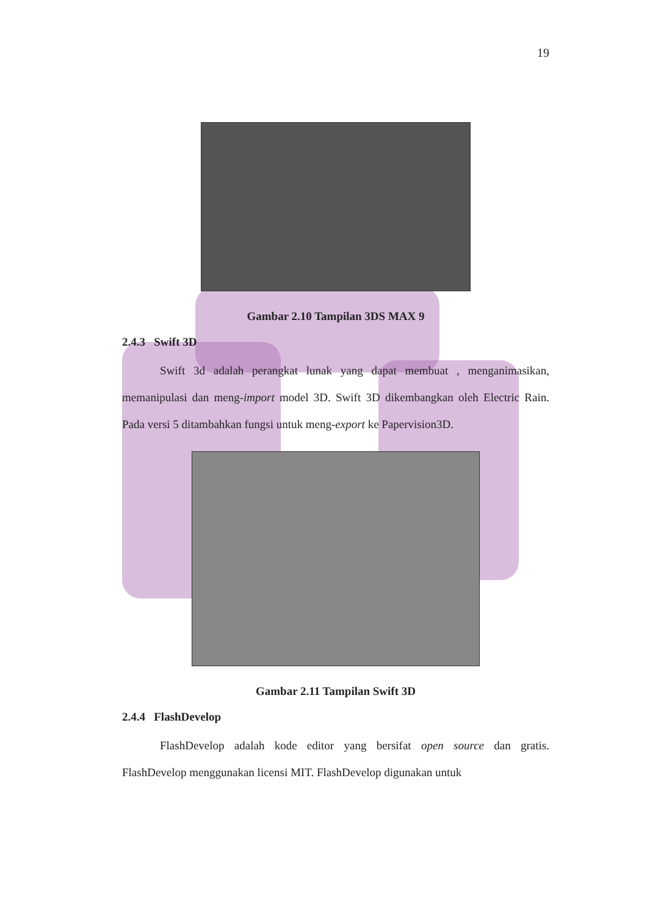19
Gambar 2.10 Tampilan 3DS MAX 9
2.4.3 Swift 3D
Swift 3d adalah perangkat lunak yang dapat membuat , menganimasikan, memanipulasi dan meng-import model 3D. Swift 3D dikembangkan oleh Electric Rain. Pada versi 5 ditambahkan fungsi untuk meng-export ke Papervision3D.
Gambar 2.11 Tampilan Swift 3D
2.4.4 FlashDevelop
FlashDevelop adalah kode editor yang bersifat open source dan gratis. FlashDevelop menggunakan licensi MIT. FlashDevelop digunakan untuk